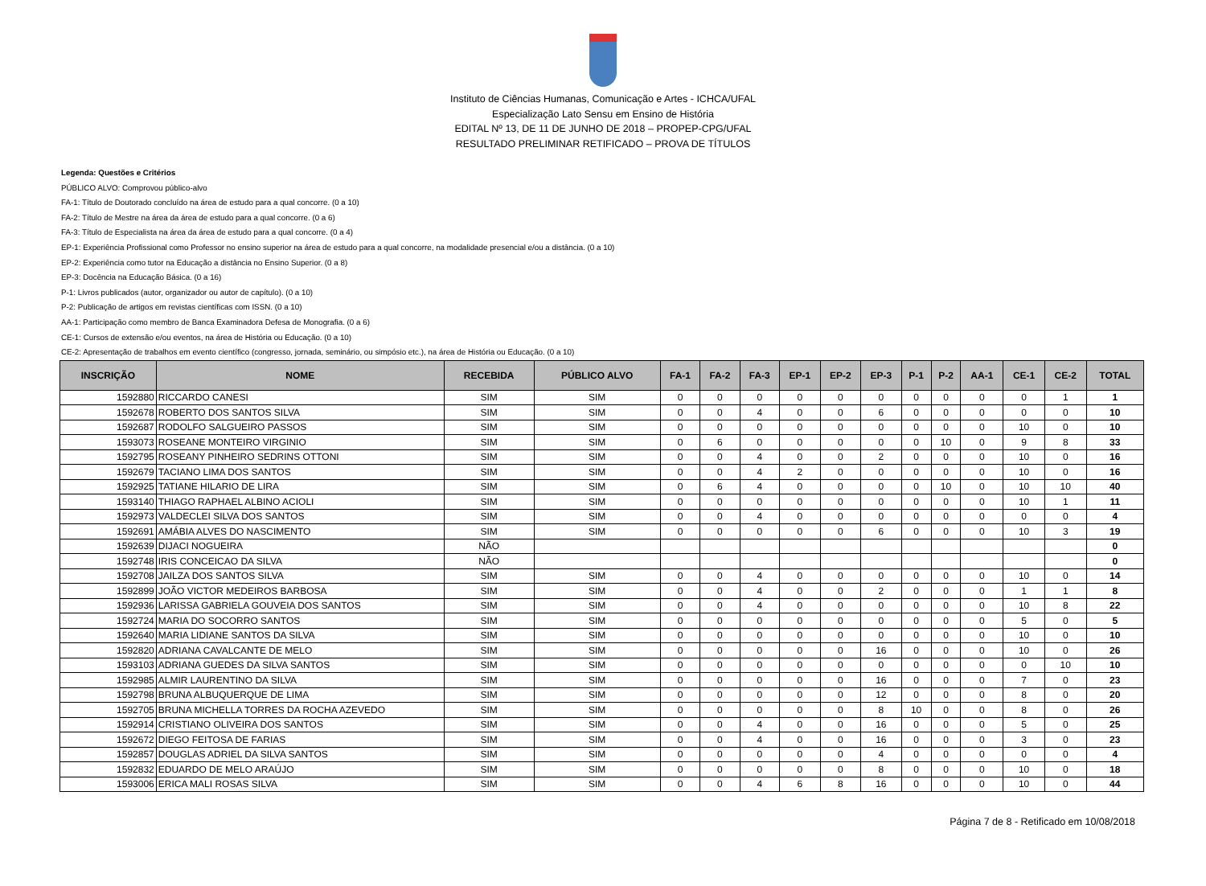Instituto de Ciências Humanas, Comunicação e Artes - ICHCA/UFAL
Especialização Lato Sensu em Ensino de História
EDITAL Nº 13, DE 11 DE JUNHO DE 2018 – PROPEP-CPG/UFAL
RESULTADO PRELIMINAR RETIFICADO – PROVA DE TÍTULOS
Legenda: Questões e Critérios
PÚBLICO ALVO: Comprovou público-alvo
FA-1: Título de Doutorado concluído na área de estudo para a qual concorre. (0 a 10)
FA-2: Título de Mestre na área da área de estudo para a qual concorre. (0 a 6)
FA-3: Título de Especialista na área da área de estudo para a qual concorre. (0 a 4)
EP-1: Experiência Profissional como Professor no ensino superior na área de estudo para a qual concorre, na modalidade presencial e/ou a distância. (0 a 10)
EP-2: Experiência como tutor na Educação a distância no Ensino Superior. (0 a 8)
EP-3: Docência na Educação Básica. (0 a 16)
P-1: Livros publicados (autor, organizador ou autor de capítulo). (0 a 10)
P-2: Publicação de artigos em revistas científicas com ISSN. (0 a 10)
AA-1: Participação como membro de Banca Examinadora Defesa de Monografia. (0 a 6)
CE-1: Cursos de extensão e/ou eventos, na área de História ou Educação. (0 a 10)
CE-2: Apresentação de trabalhos em evento científico (congresso, jornada, seminário, ou simpósio etc.), na área de História ou Educação. (0 a 10)
| INSCRIÇÃO | NOME | RECEBIDA | PÚBLICO ALVO | FA-1 | FA-2 | FA-3 | EP-1 | EP-2 | EP-3 | P-1 | P-2 | AA-1 | CE-1 | CE-2 | TOTAL |
| --- | --- | --- | --- | --- | --- | --- | --- | --- | --- | --- | --- | --- | --- | --- | --- |
| 1592880 | RICCARDO CANESI | SIM | SIM | 0 | 0 | 0 | 0 | 0 | 0 | 0 | 0 | 0 | 0 | 1 | 1 |
| 1592678 | ROBERTO DOS SANTOS SILVA | SIM | SIM | 0 | 0 | 4 | 0 | 0 | 6 | 0 | 0 | 0 | 0 | 0 | 10 |
| 1592687 | RODOLFO SALGUEIRO PASSOS | SIM | SIM | 0 | 0 | 0 | 0 | 0 | 0 | 0 | 0 | 0 | 10 | 0 | 10 |
| 1593073 | ROSEANE MONTEIRO VIRGINIO | SIM | SIM | 0 | 6 | 0 | 0 | 0 | 0 | 0 | 10 | 0 | 9 | 8 | 33 |
| 1592795 | ROSEANY PINHEIRO SEDRINS OTTONI | SIM | SIM | 0 | 0 | 4 | 0 | 0 | 2 | 0 | 0 | 0 | 10 | 0 | 16 |
| 1592679 | TACIANO LIMA DOS SANTOS | SIM | SIM | 0 | 0 | 4 | 2 | 0 | 0 | 0 | 0 | 0 | 10 | 0 | 16 |
| 1592925 | TATIANE HILARIO DE LIRA | SIM | SIM | 0 | 6 | 4 | 0 | 0 | 0 | 0 | 10 | 0 | 10 | 10 | 40 |
| 1593140 | THIAGO RAPHAEL ALBINO ACIOLI | SIM | SIM | 0 | 0 | 0 | 0 | 0 | 0 | 0 | 0 | 0 | 10 | 1 | 11 |
| 1592973 | VALDECLEI SILVA DOS SANTOS | SIM | SIM | 0 | 0 | 4 | 0 | 0 | 0 | 0 | 0 | 0 | 0 | 0 | 4 |
| 1592691 | AMÁBIA ALVES DO NASCIMENTO | SIM | SIM | 0 | 0 | 0 | 0 | 0 | 6 | 0 | 0 | 0 | 10 | 3 | 19 |
| 1592639 | DIJACI NOGUEIRA | NÃO | | | | | | | | | | | | | 0 |
| 1592748 | IRIS CONCEICAO DA SILVA | NÃO | | | | | | | | | | | | | 0 |
| 1592708 | JAILZA DOS SANTOS SILVA | SIM | SIM | 0 | 0 | 4 | 0 | 0 | 0 | 0 | 0 | 0 | 10 | 0 | 14 |
| 1592899 | JOÃO VICTOR MEDEIROS BARBOSA | SIM | SIM | 0 | 0 | 4 | 0 | 0 | 2 | 0 | 0 | 0 | 1 | 1 | 8 |
| 1592936 | LARISSA GABRIELA GOUVEIA DOS SANTOS | SIM | SIM | 0 | 0 | 4 | 0 | 0 | 0 | 0 | 0 | 0 | 10 | 8 | 22 |
| 1592724 | MARIA DO SOCORRO SANTOS | SIM | SIM | 0 | 0 | 0 | 0 | 0 | 0 | 0 | 0 | 0 | 5 | 0 | 5 |
| 1592640 | MARIA LIDIANE SANTOS DA SILVA | SIM | SIM | 0 | 0 | 0 | 0 | 0 | 0 | 0 | 0 | 0 | 10 | 0 | 10 |
| 1592820 | ADRIANA CAVALCANTE DE MELO | SIM | SIM | 0 | 0 | 0 | 0 | 0 | 16 | 0 | 0 | 0 | 10 | 0 | 26 |
| 1593103 | ADRIANA GUEDES DA SILVA SANTOS | SIM | SIM | 0 | 0 | 0 | 0 | 0 | 0 | 0 | 0 | 0 | 0 | 10 | 10 |
| 1592985 | ALMIR LAURENTINO DA SILVA | SIM | SIM | 0 | 0 | 0 | 0 | 0 | 16 | 0 | 0 | 0 | 7 | 0 | 23 |
| 1592798 | BRUNA ALBUQUERQUE DE LIMA | SIM | SIM | 0 | 0 | 0 | 0 | 0 | 12 | 0 | 0 | 0 | 8 | 0 | 20 |
| 1592705 | BRUNA MICHELLA TORRES DA ROCHA AZEVEDO | SIM | SIM | 0 | 0 | 0 | 0 | 0 | 8 | 10 | 0 | 0 | 8 | 0 | 26 |
| 1592914 | CRISTIANO OLIVEIRA DOS SANTOS | SIM | SIM | 0 | 0 | 4 | 0 | 0 | 16 | 0 | 0 | 0 | 5 | 0 | 25 |
| 1592672 | DIEGO FEITOSA DE FARIAS | SIM | SIM | 0 | 0 | 4 | 0 | 0 | 16 | 0 | 0 | 0 | 3 | 0 | 23 |
| 1592857 | DOUGLAS ADRIEL DA SILVA SANTOS | SIM | SIM | 0 | 0 | 0 | 0 | 0 | 4 | 0 | 0 | 0 | 0 | 0 | 4 |
| 1592832 | EDUARDO DE MELO ARAÚJO | SIM | SIM | 0 | 0 | 0 | 0 | 0 | 8 | 0 | 0 | 0 | 10 | 0 | 18 |
| 1593006 | ERICA MALI ROSAS SILVA | SIM | SIM | 0 | 0 | 4 | 6 | 8 | 16 | 0 | 0 | 0 | 10 | 0 | 44 |
Página 7 de 8 - Retificado em 10/08/2018